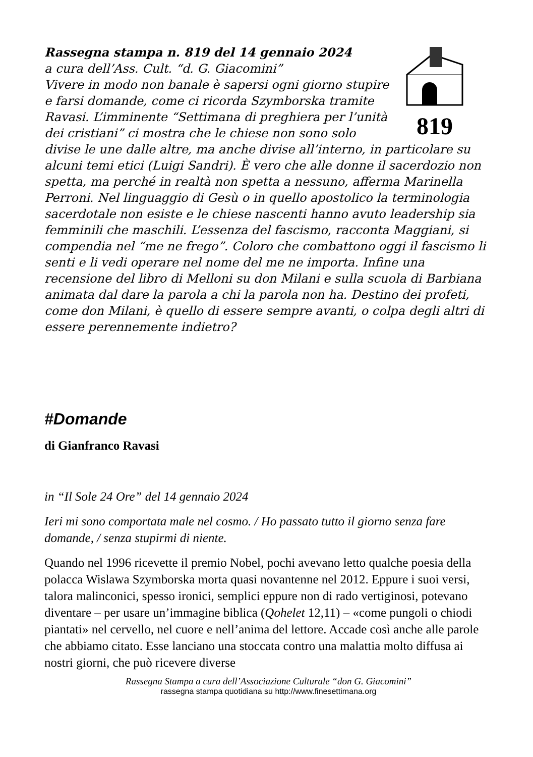819
Rassegna stampa n. 819 del 14 gennaio 2024
a cura dell’Ass. Cult. “d. G. Giacomini”
Vivere in modo non banale è sapersi ogni giorno stupire e farsi domande, come ci ricorda Szymborska tramite Ravasi. L’imminente “Settimana di preghiera per l’unità dei cristiani” ci mostra che le chiese non sono solo divise le une dalle altre, ma anche divise all’interno, in particolare su alcuni temi etici (Luigi Sandri). È vero che alle donne il sacerdozio non spetta, ma perché in realtà non spetta a nessuno, afferma Marinella Perroni. Nel linguaggio di Gesù o in quello apostolico la terminologia sacerdotale non esiste e le chiese nascenti hanno avuto leadership sia femminili che maschili. L’essenza del fascismo, racconta Maggiani, si compendia nel “me ne frego”. Coloro che combattono oggi il fascismo li senti e li vedi operare nel nome del me ne importa. Infine una recensione del libro di Melloni su don Milani e sulla scuola di Barbiana animata dal dare la parola a chi la parola non ha. Destino dei profeti, come don Milani, è quello di essere sempre avanti, o colpa degli altri di essere perennemente indietro?
#Domande
di Gianfranco Ravasi
in “Il Sole 24 Ore” del 14 gennaio 2024
Ieri mi sono comportata male nel cosmo. / Ho passato tutto il giorno senza fare domande, / senza stupirmi di niente.
Quando nel 1996 ricevette il premio Nobel, pochi avevano letto qualche poesia della polacca Wislawa Szymborska morta quasi novantenne nel 2012. Eppure i suoi versi, talora malinconici, spesso ironici, semplici eppure non di rado vertiginosi, potevano diventare – per usare un’immagine biblica (Qohelet 12,11) – «come pungoli o chiodi piantati» nel cervello, nel cuore e nell’anima del lettore. Accade così anche alle parole che abbiamo citato. Esse lanciano una stoccata contro una malattia molto diffusa ai nostri giorni, che può ricevere diverse
Rassegna Stampa a cura dell’Associazione Culturale “don G. Giacomini”
rassegna stampa quotidiana su http://www.finesettimana.org